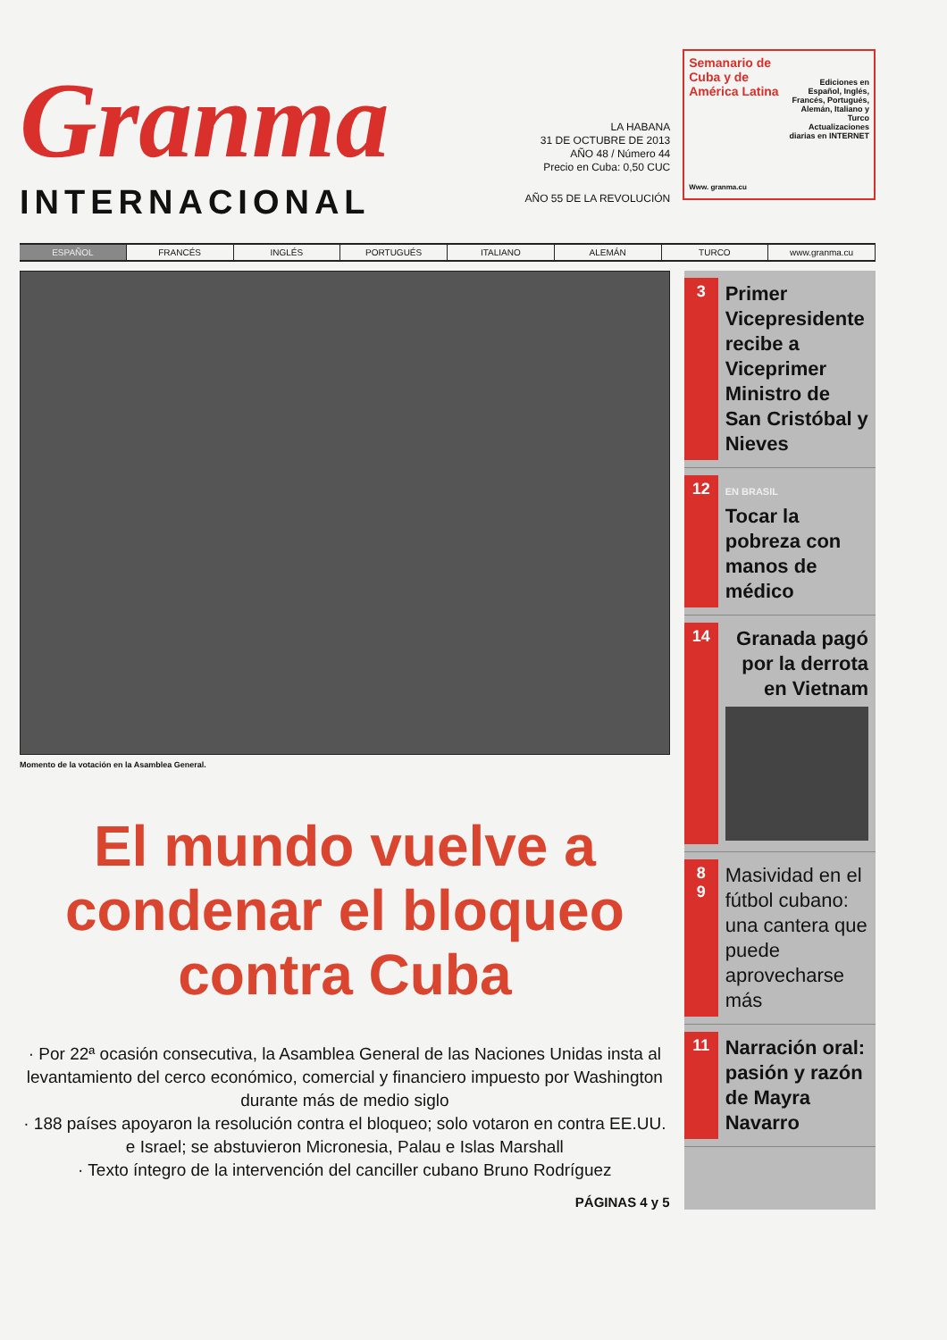Granma
INTERNACIONAL
LA HABANA
31 DE OCTUBRE DE 2013
AÑO 48 / Número 44
Precio en Cuba: 0,50 CUC
AÑO 55 DE LA REVOLUCIÓN
Semanario de Cuba y de América Latina
Www. granma.cu
Ediciones en Español, Inglés, Francés, Portugués, Alemán, Italiano y Turco Actualizaciones diarias en INTERNET
ESPAÑOL FRANCÉS INGLÉS PORTUGUÉS ITALIANO ALEMÁN TURCO www.granma.cu
Momento de la votación en la Asamblea General.
El mundo vuelve a condenar el bloqueo contra Cuba
· Por 22ª ocasión consecutiva, la Asamblea General de las Naciones Unidas insta al levantamiento del cerco económico, comercial y financiero impuesto por Washington durante más de medio siglo
· 188 países apoyaron la resolución contra el bloqueo; solo votaron en contra EE.UU. e Israel; se abstuvieron Micronesia, Palau e Islas Marshall
· Texto íntegro de la intervención del canciller cubano Bruno Rodríguez
PÁGINAS 4 y 5
3
Primer Vicepresidente recibe a Viceprimer Ministro de San Cristóbal y Nieves
12
EN BRASIL
Tocar la pobreza con manos de médico
14
Granada pagó por la derrota en Vietnam
8
9
Masividad en el fútbol cubano: una cantera que puede aprovecharse más
11
Narración oral: pasión y razón de Mayra Navarro